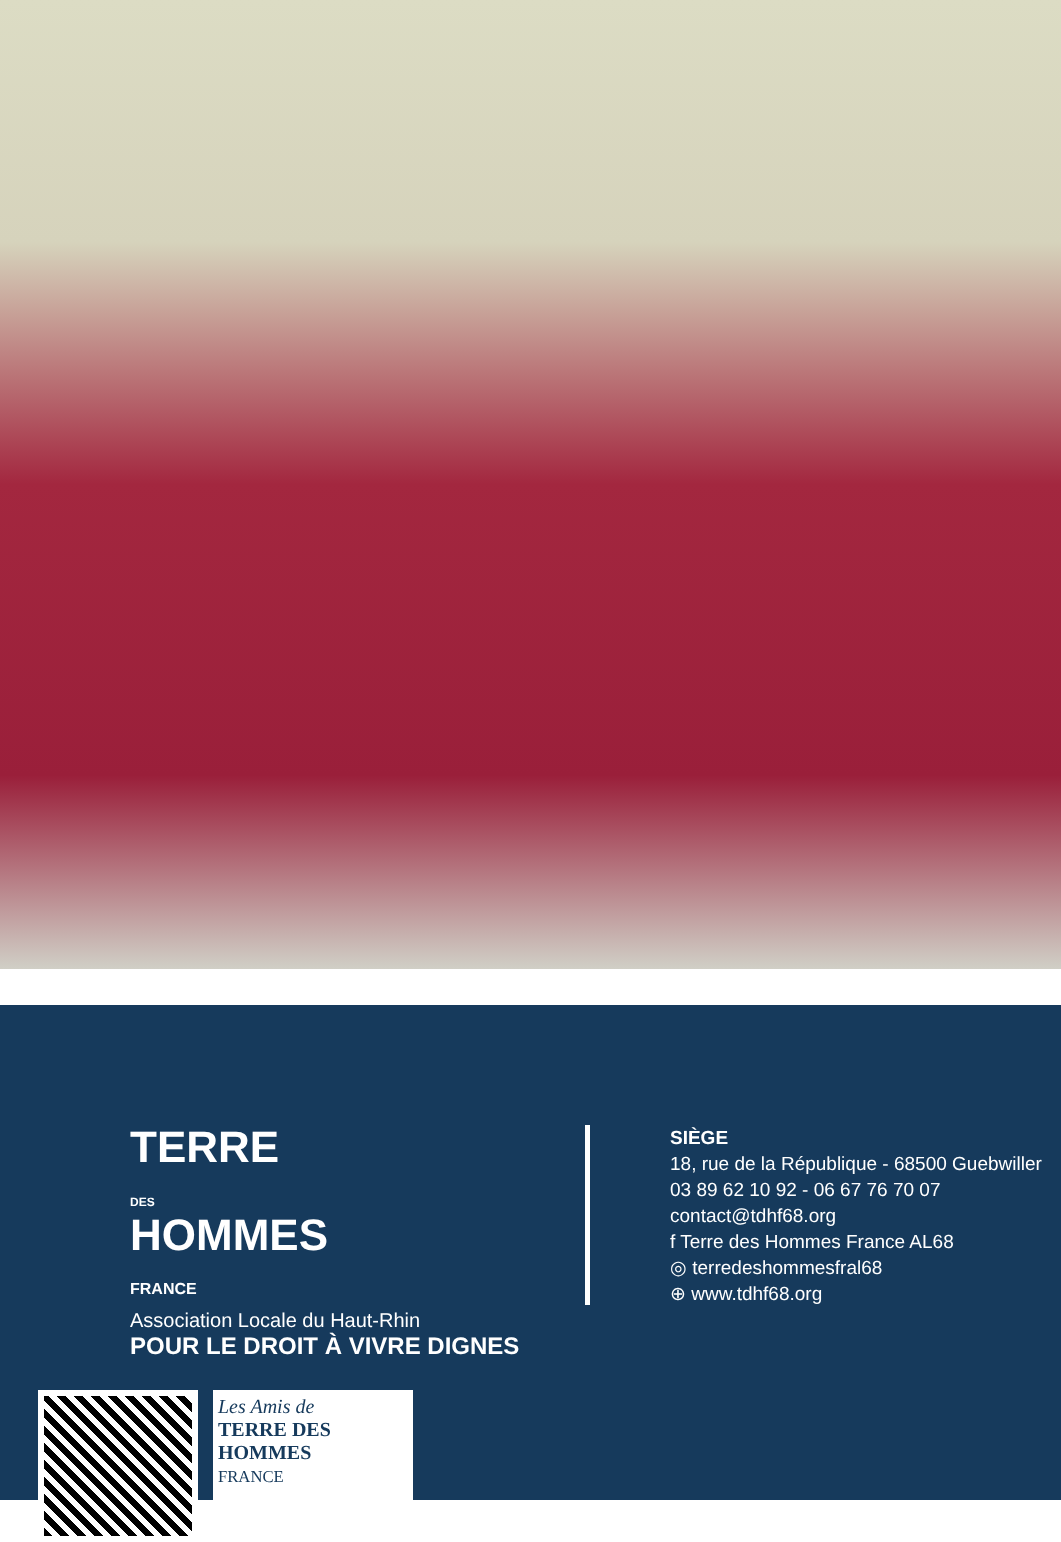TERRE
DES
HOMMES
FRANCE
Association Locale du Haut-Rhin
POUR LE DROIT À VIVRE DIGNES
SIÈGE
18, rue de la République - 68500 Guebwiller
03 89 62 10 92 - 06 67 76 70 07
contact@tdhf68.org
f Terre des Hommes France AL68
◎ terredeshommesfral68
⊕ www.tdhf68.org
Les Amis de
TERRE DES HOMMES
FRANCE